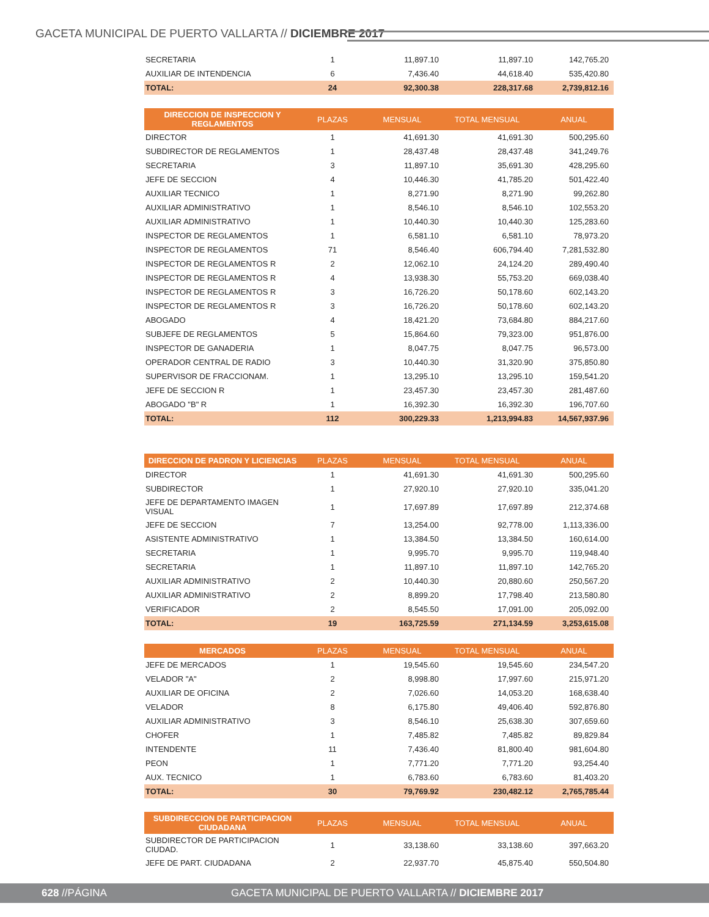GACETA MUNICIPAL DE PUERTO VALLARTA // DICIEMBRE 2017
| SECRETARIA | 1 | 11,897.10 | 11,897.10 | 142,765.20 |
| AUXILIAR DE INTENDENCIA | 6 | 7,436.40 | 44,618.40 | 535,420.80 |
| TOTAL: | 24 | 92,300.38 | 228,317.68 | 2,739,812.16 |
| DIRECCION DE INSPECCION Y REGLAMENTOS | PLAZAS | MENSUAL | TOTAL MENSUAL | ANUAL |
| --- | --- | --- | --- | --- |
| DIRECTOR | 1 | 41,691.30 | 41,691.30 | 500,295.60 |
| SUBDIRECTOR DE REGLAMENTOS | 1 | 28,437.48 | 28,437.48 | 341,249.76 |
| SECRETARIA | 3 | 11,897.10 | 35,691.30 | 428,295.60 |
| JEFE DE SECCION | 4 | 10,446.30 | 41,785.20 | 501,422.40 |
| AUXILIAR TECNICO | 1 | 8,271.90 | 8,271.90 | 99,262.80 |
| AUXILIAR ADMINISTRATIVO | 1 | 8,546.10 | 8,546.10 | 102,553.20 |
| AUXILIAR ADMINISTRATIVO | 1 | 10,440.30 | 10,440.30 | 125,283.60 |
| INSPECTOR DE REGLAMENTOS | 1 | 6,581.10 | 6,581.10 | 78,973.20 |
| INSPECTOR DE REGLAMENTOS | 71 | 8,546.40 | 606,794.40 | 7,281,532.80 |
| INSPECTOR DE REGLAMENTOS R | 2 | 12,062.10 | 24,124.20 | 289,490.40 |
| INSPECTOR DE REGLAMENTOS R | 4 | 13,938.30 | 55,753.20 | 669,038.40 |
| INSPECTOR DE REGLAMENTOS R | 3 | 16,726.20 | 50,178.60 | 602,143.20 |
| INSPECTOR DE REGLAMENTOS R | 3 | 16,726.20 | 50,178.60 | 602,143.20 |
| ABOGADO | 4 | 18,421.20 | 73,684.80 | 884,217.60 |
| SUBJEFE DE REGLAMENTOS | 5 | 15,864.60 | 79,323.00 | 951,876.00 |
| INSPECTOR DE GANADERIA | 1 | 8,047.75 | 8,047.75 | 96,573.00 |
| OPERADOR CENTRAL DE RADIO | 3 | 10,440.30 | 31,320.90 | 375,850.80 |
| SUPERVISOR DE FRACCIONAM. | 1 | 13,295.10 | 13,295.10 | 159,541.20 |
| JEFE DE SECCION R | 1 | 23,457.30 | 23,457.30 | 281,487.60 |
| ABOGADO "B" R | 1 | 16,392.30 | 16,392.30 | 196,707.60 |
| TOTAL: | 112 | 300,229.33 | 1,213,994.83 | 14,567,937.96 |
| DIRECCION DE PADRON Y LICIENCIAS | PLAZAS | MENSUAL | TOTAL MENSUAL | ANUAL |
| --- | --- | --- | --- | --- |
| DIRECTOR | 1 | 41,691.30 | 41,691.30 | 500,295.60 |
| SUBDIRECTOR | 1 | 27,920.10 | 27,920.10 | 335,041.20 |
| JEFE DE DEPARTAMENTO IMAGEN VISUAL | 1 | 17,697.89 | 17,697.89 | 212,374.68 |
| JEFE DE SECCION | 7 | 13,254.00 | 92,778.00 | 1,113,336.00 |
| ASISTENTE ADMINISTRATIVO | 1 | 13,384.50 | 13,384.50 | 160,614.00 |
| SECRETARIA | 1 | 9,995.70 | 9,995.70 | 119,948.40 |
| SECRETARIA | 1 | 11,897.10 | 11,897.10 | 142,765.20 |
| AUXILIAR ADMINISTRATIVO | 2 | 10,440.30 | 20,880.60 | 250,567.20 |
| AUXILIAR ADMINISTRATIVO | 2 | 8,899.20 | 17,798.40 | 213,580.80 |
| VERIFICADOR | 2 | 8,545.50 | 17,091.00 | 205,092.00 |
| TOTAL: | 19 | 163,725.59 | 271,134.59 | 3,253,615.08 |
| MERCADOS | PLAZAS | MENSUAL | TOTAL MENSUAL | ANUAL |
| --- | --- | --- | --- | --- |
| JEFE DE MERCADOS | 1 | 19,545.60 | 19,545.60 | 234,547.20 |
| VELADOR "A" | 2 | 8,998.80 | 17,997.60 | 215,971.20 |
| AUXILIAR DE OFICINA | 2 | 7,026.60 | 14,053.20 | 168,638.40 |
| VELADOR | 8 | 6,175.80 | 49,406.40 | 592,876.80 |
| AUXILIAR ADMINISTRATIVO | 3 | 8,546.10 | 25,638.30 | 307,659.60 |
| CHOFER | 1 | 7,485.82 | 7,485.82 | 89,829.84 |
| INTENDENTE | 11 | 7,436.40 | 81,800.40 | 981,604.80 |
| PEON | 1 | 7,771.20 | 7,771.20 | 93,254.40 |
| AUX. TECNICO | 1 | 6,783.60 | 6,783.60 | 81,403.20 |
| TOTAL: | 30 | 79,769.92 | 230,482.12 | 2,765,785.44 |
| SUBDIRECCION DE PARTICIPACION CIUDADANA | PLAZAS | MENSUAL | TOTAL MENSUAL | ANUAL |
| --- | --- | --- | --- | --- |
| SUBDIRECTOR DE PARTICIPACION CIUDAD. | 1 | 33,138.60 | 33,138.60 | 397,663.20 |
| JEFE DE PART. CIUDADANA | 2 | 22,937.70 | 45,875.40 | 550,504.80 |
628 //PÁGINA
GACETA MUNICIPAL DE PUERTO VALLARTA // DICIEMBRE 2017